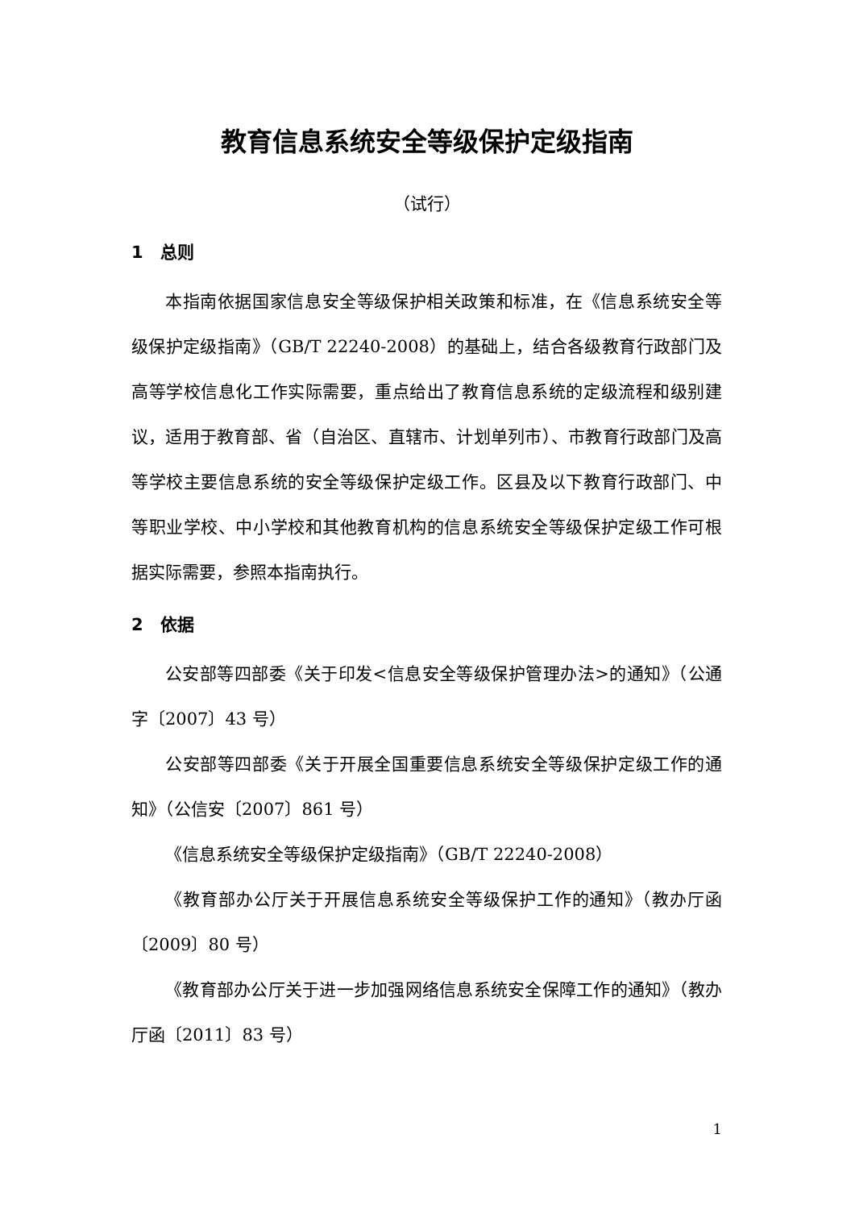教育信息系统安全等级保护定级指南
（试行）
1　总则
本指南依据国家信息安全等级保护相关政策和标准，在《信息系统安全等级保护定级指南》（GB/T 22240-2008）的基础上，结合各级教育行政部门及高等学校信息化工作实际需要，重点给出了教育信息系统的定级流程和级别建议，适用于教育部、省（自治区、直辖市、计划单列市）、市教育行政部门及高等学校主要信息系统的安全等级保护定级工作。区县及以下教育行政部门、中等职业学校、中小学校和其他教育机构的信息系统安全等级保护定级工作可根据实际需要，参照本指南执行。
2　依据
公安部等四部委《关于印发<信息安全等级保护管理办法>的通知》（公通字〔2007〕43 号）
公安部等四部委《关于开展全国重要信息系统安全等级保护定级工作的通知》（公信安〔2007〕861 号）
《信息系统安全等级保护定级指南》（GB/T 22240-2008）
《教育部办公厅关于开展信息系统安全等级保护工作的通知》（教办厅函〔2009〕80 号）
《教育部办公厅关于进一步加强网络信息系统安全保障工作的通知》（教办厅函〔2011〕83 号）
1